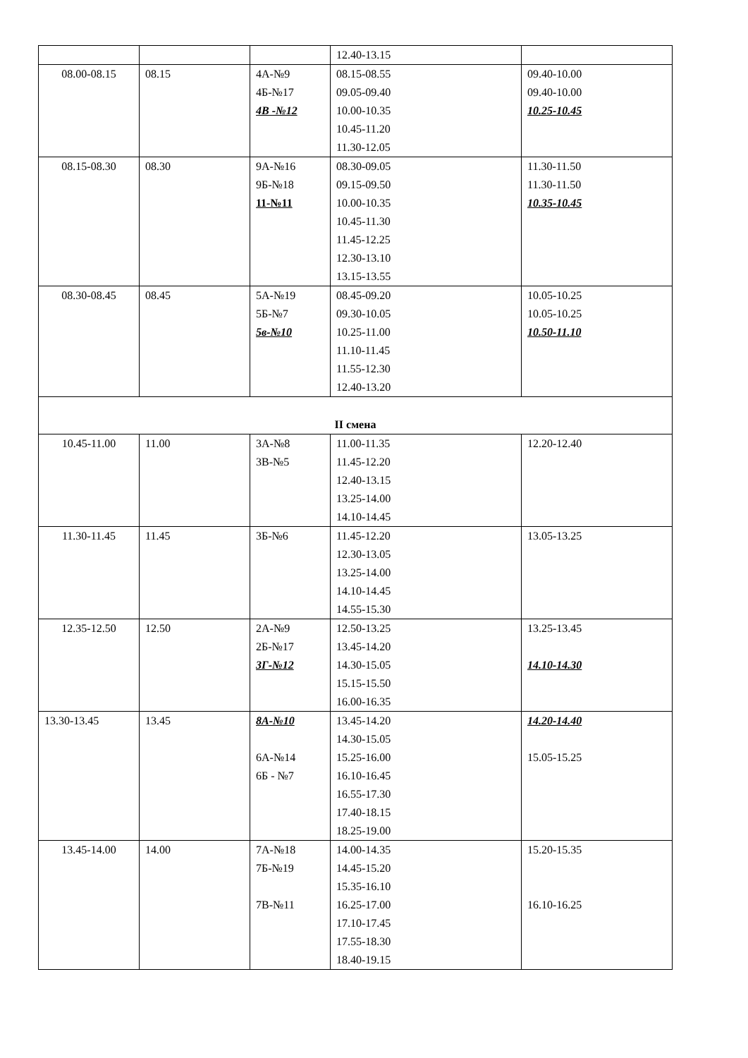| | | | 12.40-13.15 | |
| 08.00-08.15 | 08.15 | 4А-№9 4Б-№17 4В -№12 | 08.15-08.55 09.05-09.40 10.00-10.35 10.45-11.20 11.30-12.05 | 09.40-10.00 09.40-10.00 10.25-10.45 |
| 08.15-08.30 | 08.30 | 9А-№16 9Б-№18 11-№11 | 08.30-09.05 09.15-09.50 10.00-10.35 10.45-11.30 11.45-12.25 12.30-13.10 13.15-13.55 | 11.30-11.50 11.30-11.50 10.35-10.45 |
| 08.30-08.45 | 08.45 | 5А-№19 5Б-№7 5в-№10 | 08.45-09.20 09.30-10.05 10.25-11.00 11.10-11.45 11.55-12.30 12.40-13.20 | 10.05-10.25 10.05-10.25 10.50-11.10 |
| II смена | | | | |
| 10.45-11.00 | 11.00 | 3А-№8 3В-№5 | 11.00-11.35 11.45-12.20 12.40-13.15 13.25-14.00 14.10-14.45 | 12.20-12.40 |
| 11.30-11.45 | 11.45 | 3Б-№6 | 11.45-12.20 12.30-13.05 13.25-14.00 14.10-14.45 14.55-15.30 | 13.05-13.25 |
| 12.35-12.50 | 12.50 | 2А-№9 2Б-№17 3Г-№12 | 12.50-13.25 13.45-14.20 14.30-15.05 15.15-15.50 16.00-16.35 | 13.25-13.45 14.10-14.30 |
| 13.30-13.45 | 13.45 | 8А-№10 6А-№14 6Б - №7 | 13.45-14.20 14.30-15.05 15.25-16.00 16.10-16.45 16.55-17.30 17.40-18.15 18.25-19.00 | 14.20-14.40 15.05-15.25 |
| 13.45-14.00 | 14.00 | 7А-№18 7Б-№19 7В-№11 | 14.00-14.35 14.45-15.20 15.35-16.10 16.25-17.00 17.10-17.45 17.55-18.30 18.40-19.15 | 15.20-15.35 16.10-16.25 |